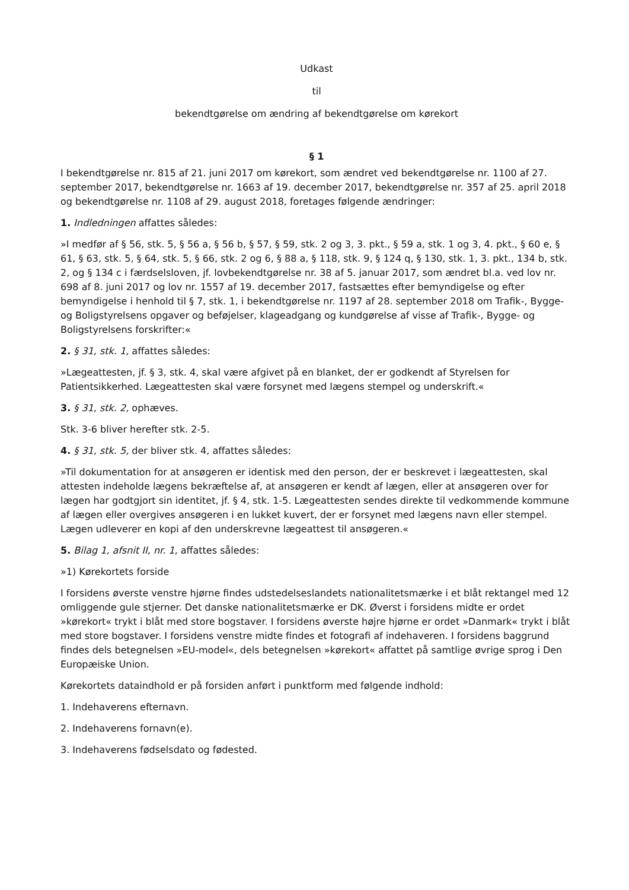Udkast
til
bekendtgørelse om ændring af bekendtgørelse om kørekort
§ 1
I bekendtgørelse nr. 815 af 21. juni 2017 om kørekort, som ændret ved bekendtgørelse nr. 1100 af 27. september 2017, bekendtgørelse nr. 1663 af 19. december 2017, bekendtgørelse nr. 357 af 25. april 2018 og bekendtgørelse nr. 1108 af 29. august 2018, foretages følgende ændringer:
1. Indledningen affattes således:
»I medfør af § 56, stk. 5, § 56 a, § 56 b, § 57, § 59, stk. 2 og 3, 3. pkt., § 59 a, stk. 1 og 3, 4. pkt., § 60 e, § 61, § 63, stk. 5, § 64, stk. 5, § 66, stk. 2 og 6, § 88 a, § 118, stk. 9, § 124 q, § 130, stk. 1, 3. pkt., 134 b, stk. 2, og § 134 c i færdselsloven, jf. lovbekendtgørelse nr. 38 af 5. januar 2017, som ændret bl.a. ved lov nr. 698 af 8. juni 2017 og lov nr. 1557 af 19. december 2017, fastsættes efter bemyndigelse og efter bemyndigelse i henhold til § 7, stk. 1, i bekendtgørelse nr. 1197 af 28. september 2018 om Trafik-, Bygge- og Boligstyrelsens opgaver og beføjelser, klageadgang og kundgørelse af visse af Trafik-, Bygge- og Boligstyrelsens forskrifter:«
2. § 31, stk. 1, affattes således:
»Lægeattesten, jf. § 3, stk. 4, skal være afgivet på en blanket, der er godkendt af Styrelsen for Patientsikkerhed. Lægeattesten skal være forsynet med lægens stempel og underskrift.«
3. § 31, stk. 2, ophæves.
Stk. 3-6 bliver herefter stk. 2-5.
4. § 31, stk. 5, der bliver stk. 4, affattes således:
»Til dokumentation for at ansøgeren er identisk med den person, der er beskrevet i lægeattesten, skal attesten indeholde lægens bekræftelse af, at ansøgeren er kendt af lægen, eller at ansøgeren over for lægen har godtgjort sin identitet, jf. § 4, stk. 1-5. Lægeattesten sendes direkte til vedkommende kommune af lægen eller overgives ansøgeren i en lukket kuvert, der er forsynet med lægens navn eller stempel. Lægen udleverer en kopi af den underskrevne lægeattest til ansøgeren.«
5. Bilag 1, afsnit II, nr. 1, affattes således:
»1) Kørekortets forside
I forsidens øverste venstre hjørne findes udstedelseslandets nationalitetsmærke i et blåt rektangel med 12 omliggende gule stjerner. Det danske nationalitetsmærke er DK. Øverst i forsidens midte er ordet »kørekort« trykt i blåt med store bogstaver. I forsidens øverste højre hjørne er ordet »Danmark« trykt i blåt med store bogstaver. I forsidens venstre midte findes et fotografi af indehaveren. I forsidens baggrund findes dels betegnelsen »EU-model«, dels betegnelsen »kørekort« affattet på samtlige øvrige sprog i Den Europæiske Union.
Kørekortets dataindhold er på forsiden anført i punktform med følgende indhold:
1. Indehaverens efternavn.
2. Indehaverens fornavn(e).
3. Indehaverens fødselsdato og fødested.